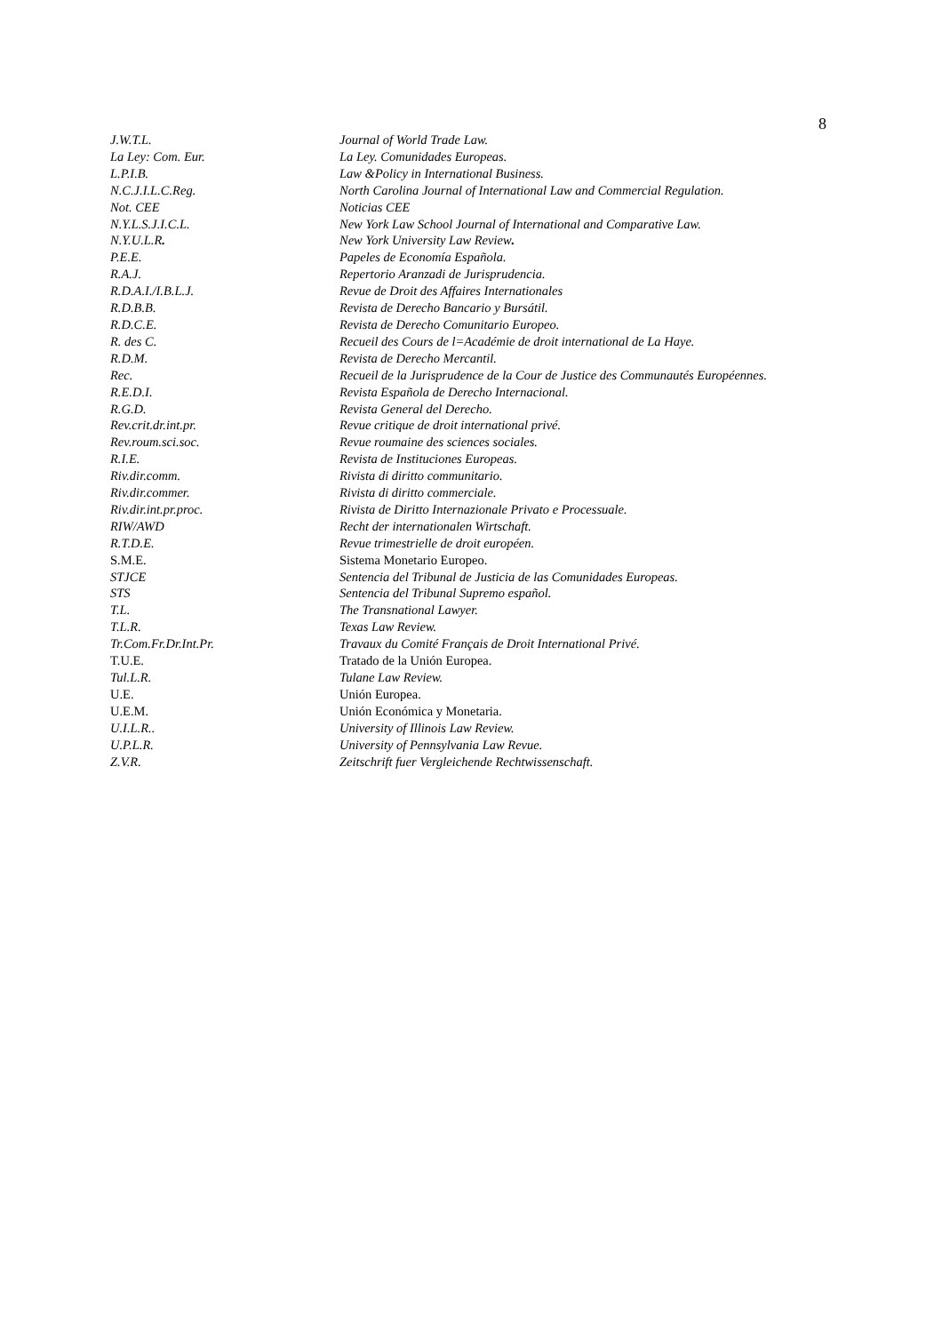8
| J.W.T.L. | Journal of World Trade Law. |
| La Ley: Com. Eur. | La Ley. Comunidades Europeas. |
| L.P.I.B. | Law &Policy in International Business. |
| N.C.J.I.L.C.Reg. | North Carolina Journal of International Law and Commercial Regulation. |
| Not. CEE | Noticias CEE |
| N.Y.L.S.J.I.C.L. | New York Law School Journal of International and Comparative Law. |
| N.Y.U.L.R . | New York University Law Review . |
| P.E.E. | Papeles de Economía Española. |
| R.A.J. | Repertorio Aranzadi de Jurisprudencia. |
| R.D.A.I./I.B.L.J. | Revue de Droit des Affaires Internationales |
| R.D.B.B. | Revista de Derecho Bancario y Bursátil. |
| R.D.C.E. | Revista de Derecho Comunitario Europeo. |
| R. des C. | Recueil des Cours de l=Académie de droit international de La Haye. |
| R.D.M. | Revista de Derecho Mercantil. |
| Rec. | Recueil de la Jurisprudence de la Cour de Justice des Communautés Européennes. |
| R.E.D.I. | Revista Española de Derecho Internacional. |
| R.G.D. | Revista General del Derecho. |
| Rev.crit.dr.int.pr. | Revue critique de droit international privé. |
| Rev.roum.sci.soc. | Revue roumaine des sciences sociales. |
| R.I.E. | Revista de Instituciones Europeas. |
| Riv.dir.comm. | Rivista di diritto communitario. |
| Riv.dir.commer. | Rivista di diritto commerciale. |
| Riv.dir.int.pr.proc. | Rivista de Diritto Internazionale Privato e Processuale. |
| RIW/AWD | Recht der internationalen Wirtschaft. |
| R.T.D.E. | Revue trimestrielle de droit européen. |
| S.M.E. | Sistema Monetario Europeo. |
| STJCE | Sentencia del Tribunal de Justicia de las Comunidades Europeas. |
| STS | Sentencia del Tribunal Supremo español. |
| T.L. | The Transnational Lawyer. |
| T.L.R. | Texas Law Review. |
| Tr.Com.Fr.Dr.Int.Pr. | Travaux du Comité Français de Droit International Privé. |
| T.U.E. | Tratado de la Unión Europea. |
| Tul.L.R. | Tulane Law Review. |
| U.E. | Unión Europea. |
| U.E.M. | Unión Económica y Monetaria. |
| U.I.L.R.. | University of Illinois Law Review. |
| U.P.L.R. | University of Pennsylvania Law Revue. |
| Z.V.R. | Zeitschrift fuer Vergleichende Rechtwissenschaft. |